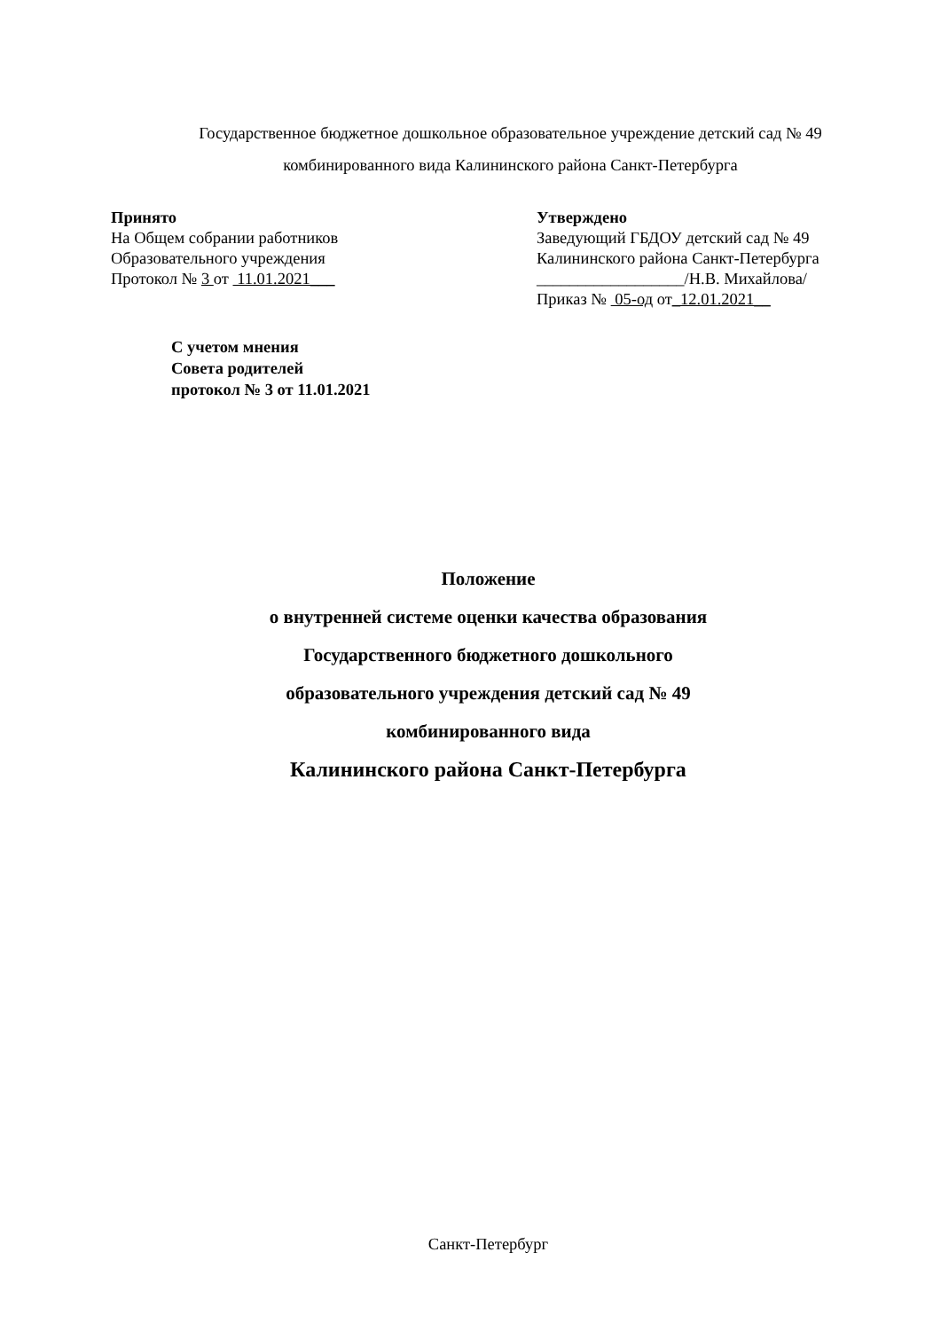Государственное бюджетное дошкольное образовательное учреждение детский сад № 49
комбинированного вида Калининского района Санкт-Петербурга
Принято
На Общем собрании работников
Образовательного учреждения
Протокол № 3 от 11.01.2021___
Утверждено
Заведующий ГБДОУ детский сад № 49
Калининского района Санкт-Петербурга
__________________/Н.В. Михайлова/
Приказ № 05-од от_12.01.2021__
С учетом мнения
Совета родителей
протокол № 3 от 11.01.2021
Положение
о внутренней системе оценки качества образования
Государственного бюджетного дошкольного
образовательного учреждения детский сад № 49
комбинированного вида
Калининского района Санкт-Петербурга
Санкт-Петербург